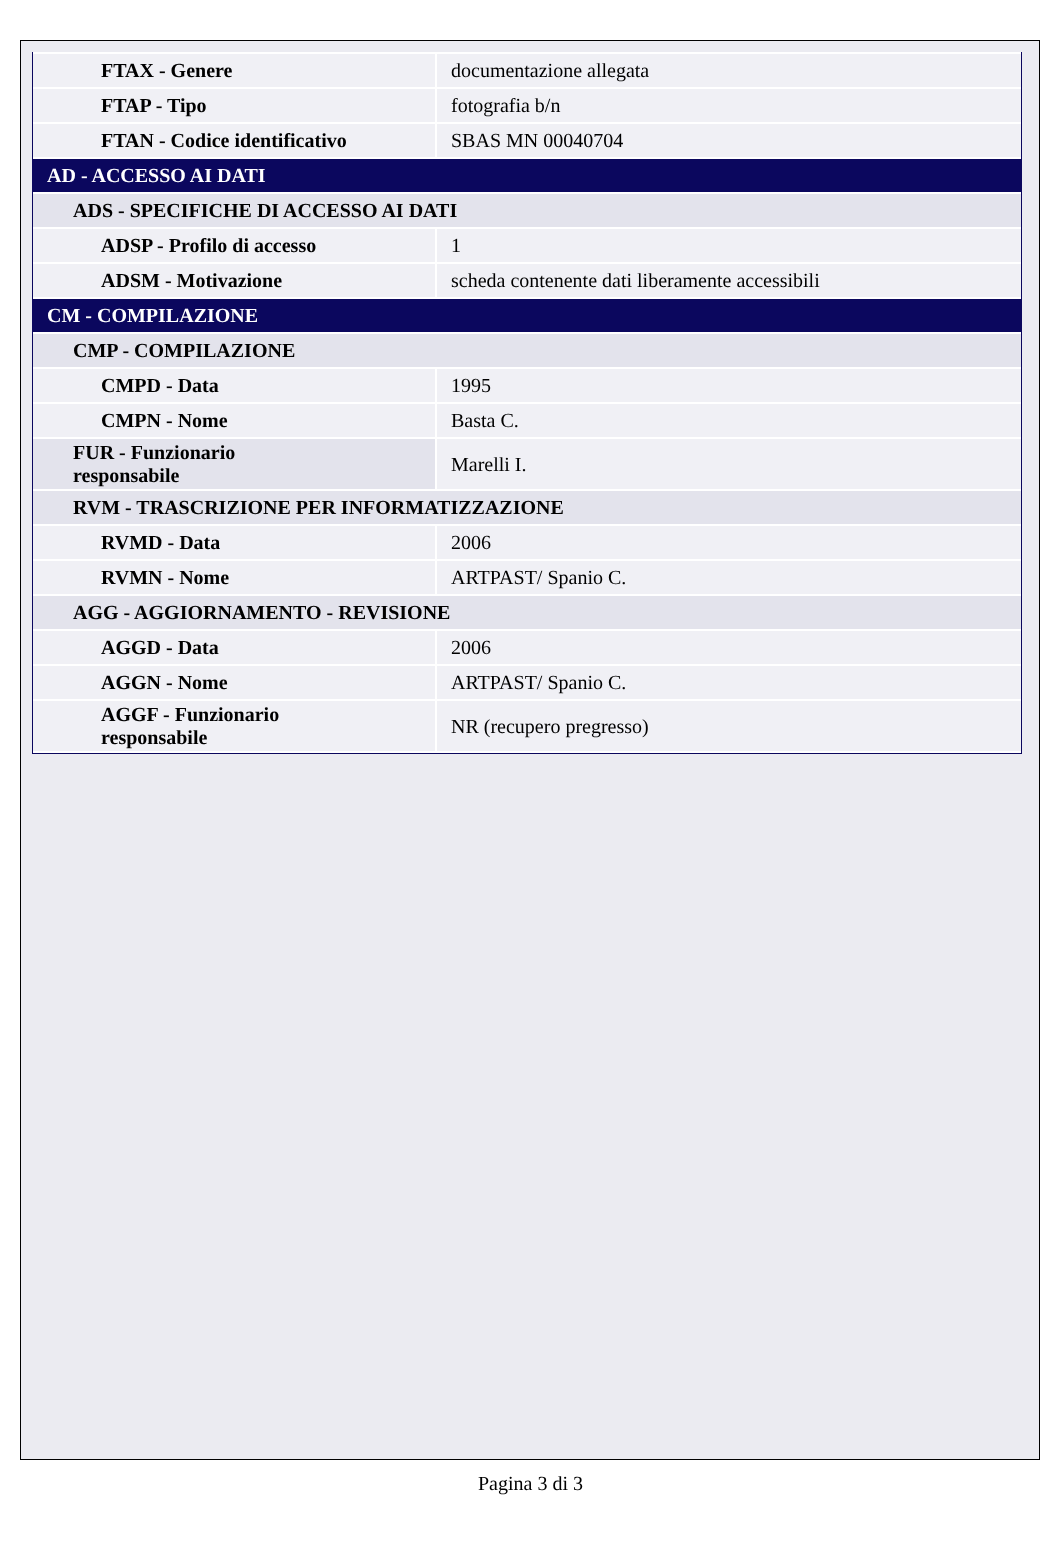| FTAX - Genere | documentazione allegata |
| FTAP - Tipo | fotografia b/n |
| FTAN - Codice identificativo | SBAS MN 00040704 |
| AD - ACCESSO AI DATI | |
| ADS - SPECIFICHE DI ACCESSO AI DATI | |
| ADSP - Profilo di accesso | 1 |
| ADSM - Motivazione | scheda contenente dati liberamente accessibili |
| CM - COMPILAZIONE | |
| CMP - COMPILAZIONE | |
| CMPD - Data | 1995 |
| CMPN - Nome | Basta C. |
| FUR - Funzionario responsabile | Marelli I. |
| RVM - TRASCRIZIONE PER INFORMATIZZAZIONE | |
| RVMD - Data | 2006 |
| RVMN - Nome | ARTPAST/ Spanio C. |
| AGG - AGGIORNAMENTO - REVISIONE | |
| AGGD - Data | 2006 |
| AGGN - Nome | ARTPAST/ Spanio C. |
| AGGF - Funzionario responsabile | NR (recupero pregresso) |
Pagina 3 di 3